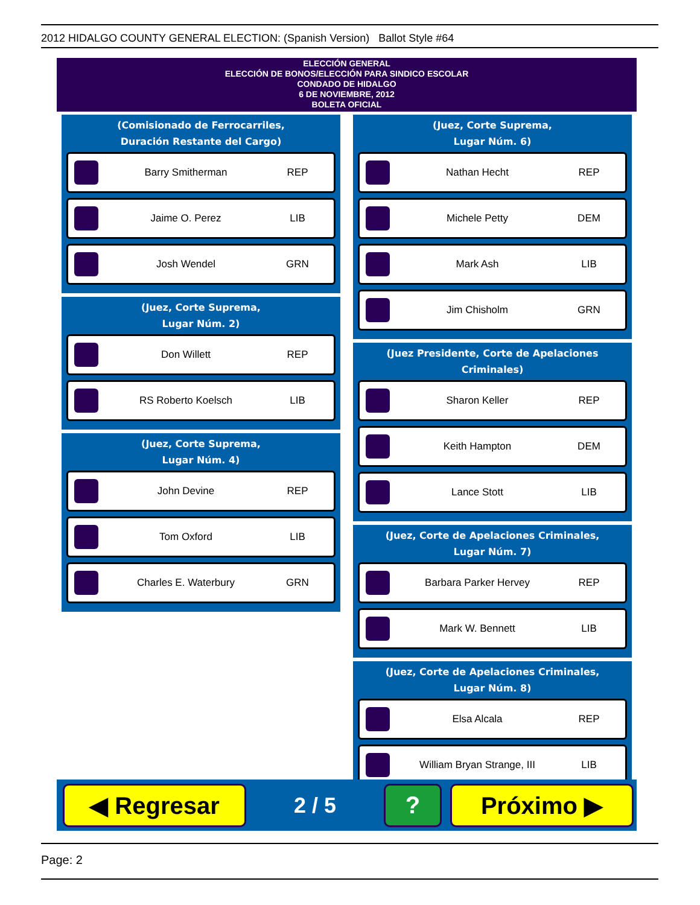2012 HIDALGO COUNTY GENERAL ELECTION: (Spanish Version) Ballot Style #64
ELECCIÓN GENERAL
ELECCIÓN DE BONOS/ELECCIÓN PARA SINDICO ESCOLAR
CONDADO DE HIDALGO
6 DE NOVIEMBRE, 2012
BOLETA OFICIAL
(Comisionado de Ferrocarriles,
Duración Restante del Cargo)
Barry Smitherman REP
Jaime O. Perez LIB
Josh Wendel GRN
(Juez, Corte Suprema,
Lugar Núm. 2)
Don Willett REP
RS Roberto Koelsch LIB
(Juez, Corte Suprema,
Lugar Núm. 4)
John Devine REP
Tom Oxford LIB
Charles E. Waterbury GRN
(Juez, Corte Suprema,
Lugar Núm. 6)
Nathan Hecht REP
Michele Petty DEM
Mark Ash LIB
Jim Chisholm GRN
(Juez Presidente, Corte de Apelaciones Criminales)
Sharon Keller REP
Keith Hampton DEM
Lance Stott LIB
(Juez, Corte de Apelaciones Criminales,
Lugar Núm. 7)
Barbara Parker Hervey REP
Mark W. Bennett LIB
(Juez, Corte de Apelaciones Criminales,
Lugar Núm. 8)
Elsa Alcala REP
William Bryan Strange, III LIB
◀ Regresar
2 / 5
? Próximo ▶
Page: 2